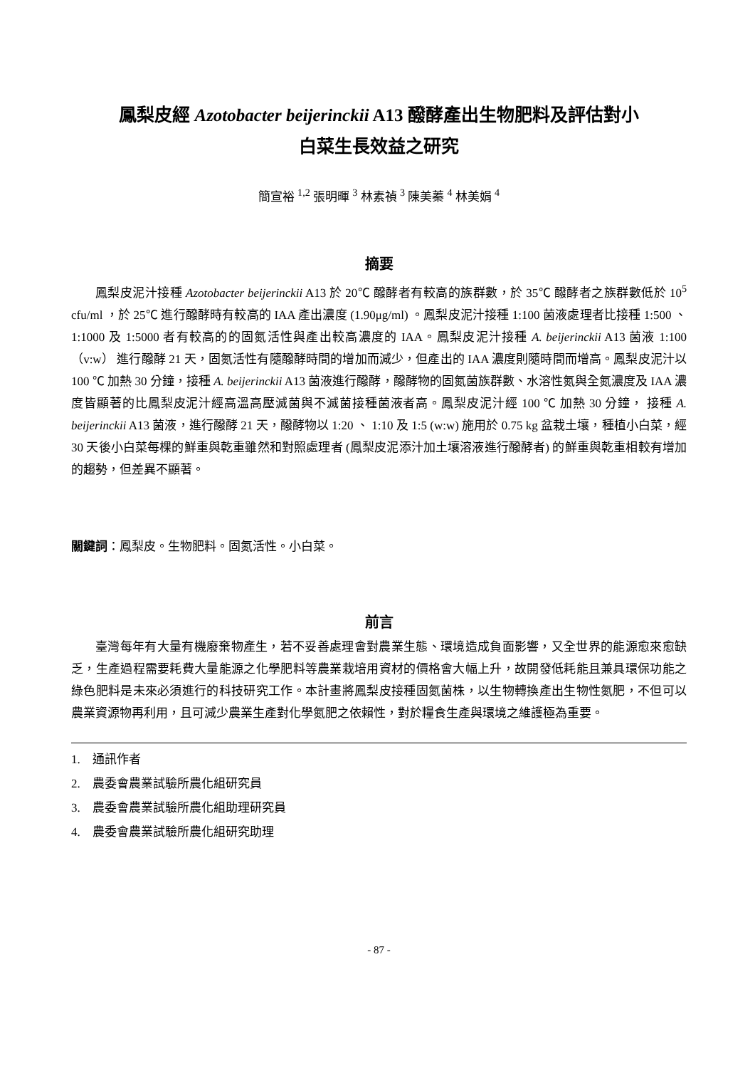鳳梨皮經 Azotobacter beijerinckii A13 醱酵產出生物肥料及評估對小
白菜生長效益之研究
簡宣裕 <sup>1,2</sup> 張明暉 <sup>3</sup> 林素禎 <sup>3</sup> 陳美蓁 <sup>4</sup> 林美娟 <sup>4</sup>
摘要
鳳梨皮泥汁接種 Azotobacter beijerinckii A13 於 20℃ 醱酵者有較高的族群數，於 35℃ 醱酵者之族群數低於 10<sup>5</sup> cfu/ml ，於 25℃ 進行醱酵時有較高的 IAA 產出濃度 (1.90μg/ml) 。鳳梨皮泥汁接種 1:100 菌液處理者比接種 1:500 、 1:1000 及 1:5000 者有較高的的固氮活性與產出較高濃度的 IAA。鳳梨皮泥汁接種 A. beijerinckii A13 菌液 1:100（v:w） 進行醱酵 21 天，固氮活性有隨醱酵時間的增加而減少，但產出的 IAA 濃度則隨時間而增高。鳳梨皮泥汁以 100 ℃ 加熱 30 分鐘，接種 A. beijerinckii A13 菌液進行醱酵，醱酵物的固氮菌族群數、水溶性氮與全氮濃度及 IAA 濃度皆顯著的比鳳梨皮泥汁經高溫高壓滅菌與不滅菌接種菌液者高。鳳梨皮泥汁經 100 ℃ 加熱 30 分鐘， 接種 A. beijerinckii A13 菌液，進行醱酵 21 天，醱酵物以 1:20 、 1:10 及 1:5 (w:w) 施用於 0.75 kg 盆栽土壤，種植小白菜，經 30 天後小白菜每棵的鮮重與乾重雖然和對照處理者 (鳳梨皮泥添汁加土壤溶液進行醱酵者) 的鮮重與乾重相較有增加的趨勢，但差異不顯著。
關鍵詞：鳳梨皮。生物肥料。固氮活性。小白菜。
前言
臺灣每年有大量有機廢棄物產生，若不妥善處理會對農業生態、環境造成負面影響，又全世界的能源愈來愈缺乏，生產過程需要耗費大量能源之化學肥料等農業栽培用資材的價格會大幅上升，故開發低耗能且兼具環保功能之綠色肥料是未來必須進行的科技研究工作。本計畫將鳳梨皮接種固氮菌株，以生物轉換產出生物性氮肥，不但可以農業資源物再利用，且可減少農業生產對化學氮肥之依賴性，對於糧食生產與環境之維護極為重要。
1. 通訊作者
2. 農委會農業試驗所農化組研究員
3. 農委會農業試驗所農化組助理研究員
4. 農委會農業試驗所農化組研究助理
- 87 -